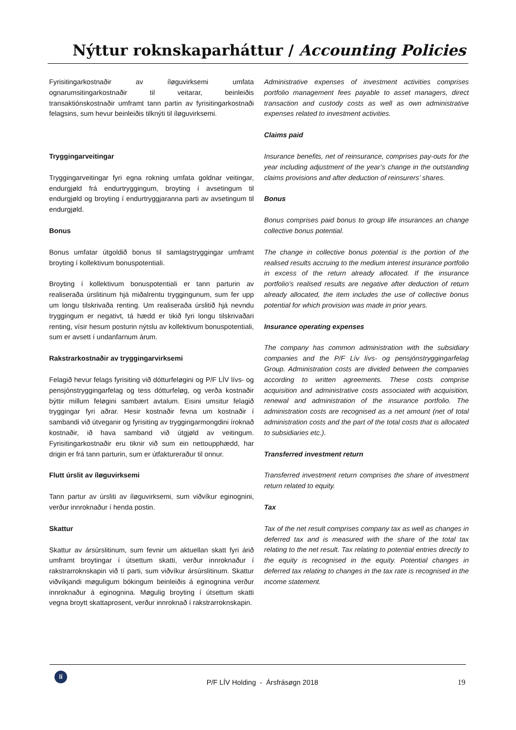Nýttur roknskaparháttur / Accounting Policies
Fyrisitingarkostnaðir av íløguvirksemi umfata ognarumsitingarkostnaðir til veitarar, beinleiðis transaktiónskostnaðir umframt tann partin av fyrisitingarkostnaði felagsins, sum hevur beinleiðis tilknýti til íløguvirksemi.
Tryggingarveitingar
Tryggingarveitingar fyri egna rokning umfata goldnar veitingar, endurgjøld frá endurtryggingum, broyting í avsetingum til endurgjøld og broyting í endurtryggjaranna parti av avsetingum til endurgjøld.
Bonus
Bonus umfatar útgoldið bonus til samlagstryggingar umframt broyting í kollektivum bonuspotentiali.
Broyting í kollektivum bonuspotentiali er tann parturin av realiseraða úrslitinum hjá miðalrentu tryggingunum, sum fer upp um longu tilskrivaða renting. Um realiseraða úrslitið hjá nevndu tryggingum er negativt, tá hædd er tikið fyri longu tilskrivaðari renting, vísir hesum posturin nýtslu av kollektivum bonuspotentiali, sum er avsett í undanfarnum árum.
Rakstrarkostnaðir av tryggingarvirksemi
Felagið hevur felags fyrisiting við dótturfeløgini og P/F LÍV lívs- og pensjónstryggingarfelag og tess dótturfeløg, og verða kostnaðir býttir millum feløgini sambært avtalum. Eisini umsitur felagið tryggingar fyri aðrar. Hesir kostnaðir fevna um kostnaðir í sambandi við útveganir og fyrisiting av tryggingarmongdini íroknað kostnaðir, ið hava samband við útgjøld av veitingum. Fyrisitingarkostnaðir eru tiknir við sum ein nettoupphædd, har drigin er frá tann parturin, sum er útfaktureraður til onnur.
Flutt úrslit av íløguvirksemi
Tann partur av úrsliti av íløguvirksemi, sum viðvíkur eginognini, verður innroknaður í henda postin.
Skattur
Skattur av ársúrslitinum, sum fevnir um aktuellan skatt fyri árið umframt broytingar í útsettum skatti, verður innroknaður í rakstrarroknskapin við tí parti, sum viðvíkur ársúrslitinum. Skattur viðvíkjandi møguligum bókingum beinleiðis á eginognina verður innroknaður á eginognina. Møgulig broyting í útsettum skatti vegna broytt skattaprosent, verður innroknað í rakstrarroknskapin.
Administrative expenses of investment activities comprises portfolio management fees payable to asset managers, direct transaction and custody costs as well as own administrative expenses related to investment activities.
Claims paid
Insurance benefits, net of reinsurance, comprises pay-outs for the year including adjustment of the year’s change in the outstanding claims provisions and after deduction of reinsurers’ shares.
Bonus
Bonus comprises paid bonus to group life insurances an change collective bonus potential.
The change in collective bonus potential is the portion of the realised results accruing to the medium interest insurance portfolio in excess of the return already allocated. If the insurance portfolio’s realised results are negative after deduction of return already allocated, the item includes the use of collective bonus potential for which provision was made in prior years.
Insurance operating expenses
The company has common administration with the subsidiary companies and the P/F Lív lívs- og pensjónstryggingarfelag Group. Administration costs are divided between the companies according to written agreements. These costs comprise acquisition and administrative costs associated with acquisition, renewal and administration of the insurance portfolio. The administration costs are recognised as a net amount (net of total administration costs and the part of the total costs that is allocated to subsidiaries etc.).
Transferred investment return
Transferred investment return comprises the share of investment return related to equity.
Tax
Tax of the net result comprises company tax as well as changes in deferred tax and is measured with the share of the total tax relating to the net result. Tax relating to potential entries directly to the equity is recognised in the equity. Potential changes in deferred tax relating to changes in the tax rate is recognised in the income statement.
lí
P/F LÍV Holding - Ársfrásøgn 2018
19